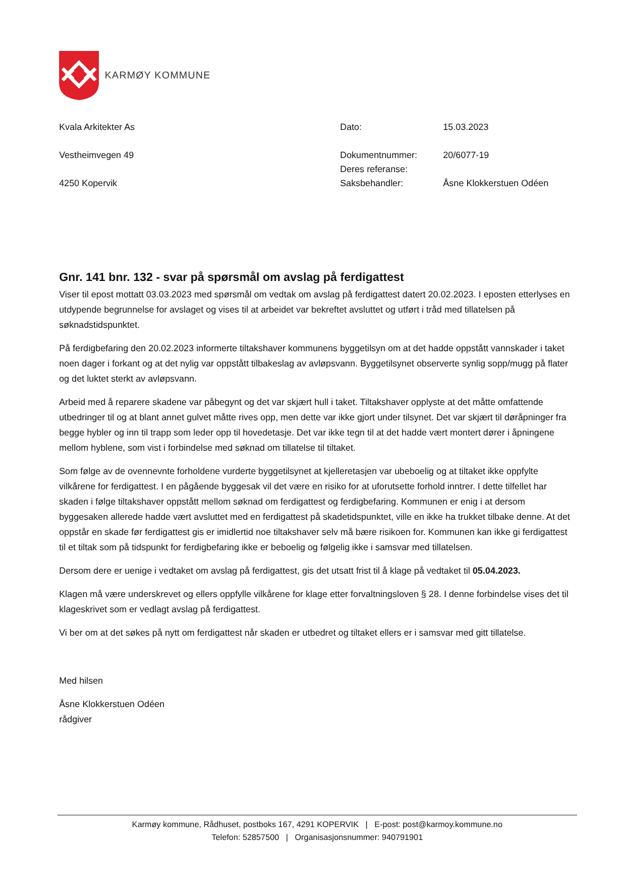KARMØY KOMMUNE
Kvala Arkitekter As
Vestheimvegen 49
4250 Kopervik
| Dato: | 15.03.2023 |
| Dokumentnummer: | 20/6077-19 |
| Deres referanse: | |
| Saksbehandler: | Åsne Klokkerstuen Odéen |
Gnr. 141 bnr. 132 - svar på spørsmål om avslag på ferdigattest
Viser til epost mottatt 03.03.2023 med spørsmål om vedtak om avslag på ferdigattest datert 20.02.2023. I eposten etterlyses en utdypende begrunnelse for avslaget og vises til at arbeidet var bekreftet avsluttet og utført i tråd med tillatelsen på søknadstidspunktet.
På ferdigbefaring den 20.02.2023 informerte tiltakshaver kommunens byggetilsyn om at det hadde oppstått vannskader i taket noen dager i forkant og at det nylig var oppstått tilbakeslag av avløpsvann. Byggetilsynet observerte synlig sopp/mugg på flater og det luktet sterkt av avløpsvann.
Arbeid med å reparere skadene var påbegynt og det var skjært hull i taket. Tiltakshaver opplyste at det måtte omfattende utbedringer til og at blant annet gulvet måtte rives opp, men dette var ikke gjort under tilsynet. Det var skjært til døråpninger fra begge hybler og inn til trapp som leder opp til hovedetasje. Det var ikke tegn til at det hadde vært montert dører i åpningene mellom hyblene, som vist i forbindelse med søknad om tillatelse til tiltaket.
Som følge av de ovennevnte forholdene vurderte byggetilsynet at kjelleretasjen var ubeboelig og at tiltaket ikke oppfylte vilkårene for ferdigattest. I en pågående byggesak vil det være en risiko for at uforutsette forhold inntrer. I dette tilfellet har skaden i følge tiltakshaver oppstått mellom søknad om ferdigattest og ferdigbefaring. Kommunen er enig i at dersom byggesaken allerede hadde vært avsluttet med en ferdigattest på skadetidspunktet, ville en ikke ha trukket tilbake denne. At det oppstår en skade før ferdigattest gis er imidlertid noe tiltakshaver selv må bære risikoen for. Kommunen kan ikke gi ferdigattest til et tiltak som på tidspunkt for ferdigbefaring ikke er beboelig og følgelig ikke i samsvar med tillatelsen.
Dersom dere er uenige i vedtaket om avslag på ferdigattest, gis det utsatt frist til å klage på vedtaket til 05.04.2023.
Klagen må være underskrevet og ellers oppfylle vilkårene for klage etter forvaltningsloven § 28. I denne forbindelse vises det til klageskrivet som er vedlagt avslag på ferdigattest.
Vi ber om at det søkes på nytt om ferdigattest når skaden er utbedret og tiltaket ellers er i samsvar med gitt tillatelse.
Med hilsen
Åsne Klokkerstuen Odéen
rådgiver
Karmøy kommune, Rådhuset, postboks 167, 4291 KOPERVIK | E-post: post@karmoy.kommune.no
Telefon: 52857500 | Organisasjonsnummer: 940791901